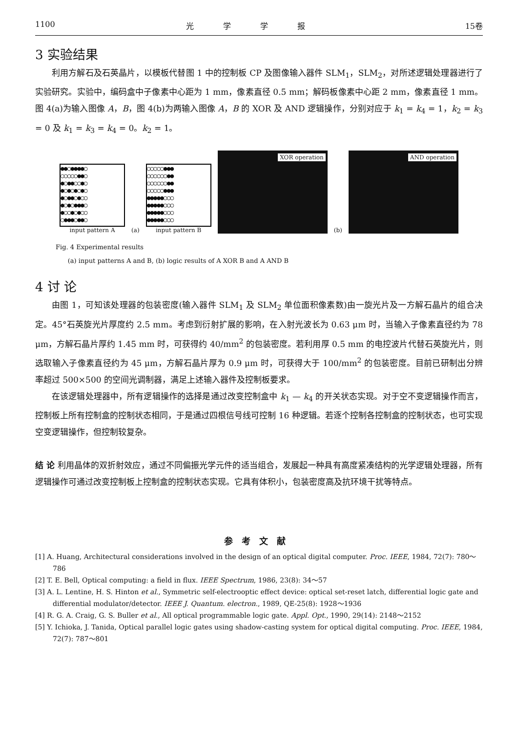1100 光学学报 15卷
3 实验结果
利用方解石及石英晶片，以模板代替图 1 中的控制板 CP 及图像输入器件 SLM<sub>1</sub>，SLM<sub>2</sub>，对所述逻辑处理器进行了实验研究。实验中，编码盒中子像素中心距为 1 mm，像素直径 0.5 mm；解码板像素中心距 2 mm，像素直径 1 mm。图 4(a)为输入图像 A，B，图 4(b)为两输入图像 A，B 的 XOR 及 AND 逻辑操作，分别对应于 k<sub>1</sub> = k<sub>4</sub> = 1，k<sub>2</sub> = k<sub>3</sub> = 0 及 k<sub>1</sub> = k<sub>3</sub> = k<sub>4</sub> = 0。k<sub>2</sub> = 1。
●●○●●●●○
○○○○○●●○
●○●●○○●○
●○●○●○●○
●○●●○●○○
●○●○●●●○
●○○●○●○○
○●●●○●●○
input pattern A
(a)
○○○○○●●●
○○○○○○●●
○○○○○○●●
○○○○○●●●
●●●●●○○○
●●●●●○○○
●●●●●○○○
●●●●●○○○
input pattern B
XOR operation
(b)
AND operation
Fig. 4 Experimental results
(a) input patterns A and B, (b) logic results of A XOR B and A AND B
4 讨 论
由图 1，可知该处理器的包装密度(输入器件 SLM<sub>1</sub> 及 SLM<sub>2</sub> 单位面积像素数)由一旋光片及一方解石晶片的组合决定。45°石英旋光片厚度约 2.5 mm。考虑到衍射扩展的影响，在入射光波长为 0.63 μm 时，当输入子像素直径约为 78 μm，方解石晶片厚约 1.45 mm 时，可获得约 40/mm<sup>2</sup> 的包装密度。若利用厚 0.5 mm 的电控波片代替石英旋光片，则选取输入子像素直径约为 45 μm，方解石晶片厚为 0.9 μm 时，可获得大于 100/mm<sup>2</sup> 的包装密度。目前已研制出分辨率超过 500×500 的空间光调制器，满足上述输入器件及控制板要求。
在该逻辑处理器中，所有逻辑操作的选择是通过改变控制盒中 k<sub>1</sub> — k<sub>4</sub> 的开关状态实现。对于空不变逻辑操作而言，控制板上所有控制盒的控制状态相同，于是通过四根信号线可控制 16 种逻辑。若逐个控制各控制盒的控制状态，也可实现空变逻辑操作，但控制较复杂。
结 论 利用晶体的双折射效应，通过不同偏振光学元件的适当组合，发展起一种具有高度紧凑结构的光学逻辑处理器，所有逻辑操作可通过改变控制板上控制盒的控制状态实现。它具有体积小，包装密度高及抗环境干扰等特点。
参考文献
[1] A. Huang, Architectural considerations involved in the design of an optical digital computer. Proc. IEEE, 1984, 72(7): 780～786
[2] T. E. Bell, Optical computing: a field in flux. IEEE Spectrum, 1986, 23(8): 34～57
[3] A. L. Lentine, H. S. Hinton et al., Symmetric self-electrooptic effect device: optical set-reset latch, differential logic gate and differential modulator/detector. IEEE J. Quantum. electron., 1989, QE-25(8): 1928～1936
[4] R. G. A. Craig, G. S. Buller et al., All optical programmable logic gate. Appl. Opt., 1990, 29(14): 2148～2152
[5] Y. Ichioka, J. Tanida, Optical parallel logic gates using shadow-casting system for optical digital computing. Proc. IEEE, 1984, 72(7): 787～801